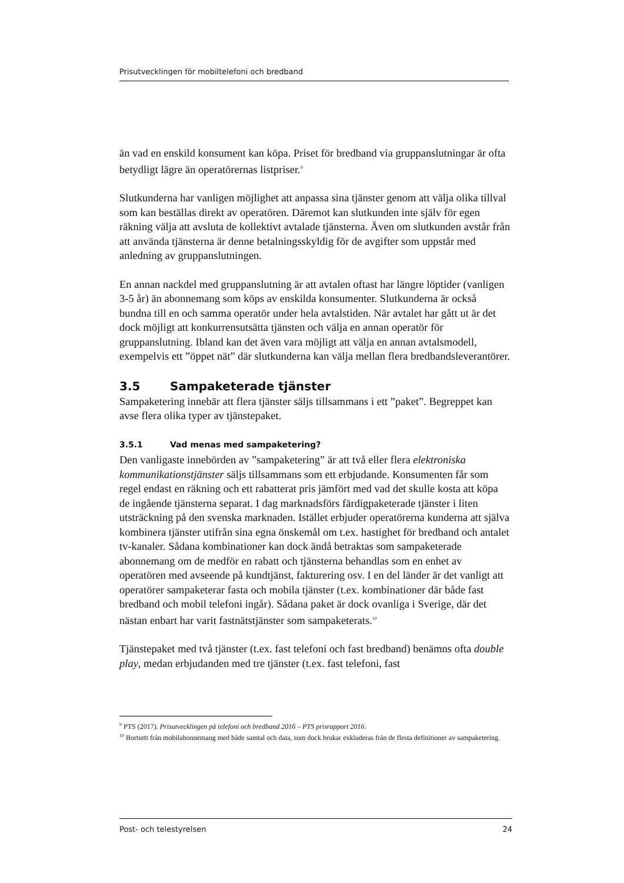Prisutvecklingen för mobiltelefoni och bredband
än vad en enskild konsument kan köpa. Priset för bredband via gruppanslutningar är ofta betydligt lägre än operatörernas listpriser.<sup>9</sup>
Slutkunderna har vanligen möjlighet att anpassa sina tjänster genom att välja olika tillval som kan beställas direkt av operatören. Däremot kan slutkunden inte själv för egen räkning välja att avsluta de kollektivt avtalade tjänsterna. Även om slutkunden avstår från att använda tjänsterna är denne betalningsskyldig för de avgifter som uppstår med anledning av gruppanslutningen.
En annan nackdel med gruppanslutning är att avtalen oftast har längre löptider (vanligen 3-5 år) än abonnemang som köps av enskilda konsumenter. Slutkunderna är också bundna till en och samma operatör under hela avtalstiden. När avtalet har gått ut är det dock möjligt att konkurrensutsätta tjänsten och välja en annan operatör för gruppanslutning. Ibland kan det även vara möjligt att välja en annan avtalsmodell, exempelvis ett ”öppet nät” där slutkunderna kan välja mellan flera bredbandsleverantörer.
3.5 Sampaketerade tjänster
Sampaketering innebär att flera tjänster säljs tillsammans i ett ”paket”. Begreppet kan avse flera olika typer av tjänstepaket.
3.5.1 Vad menas med sampaketering?
Den vanligaste innebörden av ”sampaketering” är att två eller flera elektroniska kommunikationstjänster säljs tillsammans som ett erbjudande. Konsumenten får som regel endast en räkning och ett rabatterat pris jämfört med vad det skulle kosta att köpa de ingående tjänsterna separat. I dag marknadsförs färdigpaketerade tjänster i liten utsträckning på den svenska marknaden. Istället erbjuder operatörerna kunderna att själva kombinera tjänster utifrån sina egna önskemål om t.ex. hastighet för bredband och antalet tv-kanaler. Sådana kombinationer kan dock ändå betraktas som sampaketerade abonnemang om de medför en rabatt och tjänsterna behandlas som en enhet av operatören med avseende på kundtjänst, fakturering osv. I en del länder är det vanligt att operatörer sampaketerar fasta och mobila tjänster (t.ex. kombinationer där både fast bredband och mobil telefoni ingår). Sådana paket är dock ovanliga i Sverige, där det nästan enbart har varit fastnätstjänster som sampaketerats.<sup>10</sup>
Tjänstepaket med två tjänster (t.ex. fast telefoni och fast bredband) benämns ofta double play, medan erbjudanden med tre tjänster (t.ex. fast telefoni, fast
<sup>9</sup> PTS (2017). Prisutvecklingen på telefoni och bredband 2016 – PTS prisrapport 2016.
<sup>10</sup> Bortsett från mobilabonnemang med både samtal och data, som dock brukar exkluderas från de flesta definitioner av sampaketering.
Post- och telestyrelsen 24